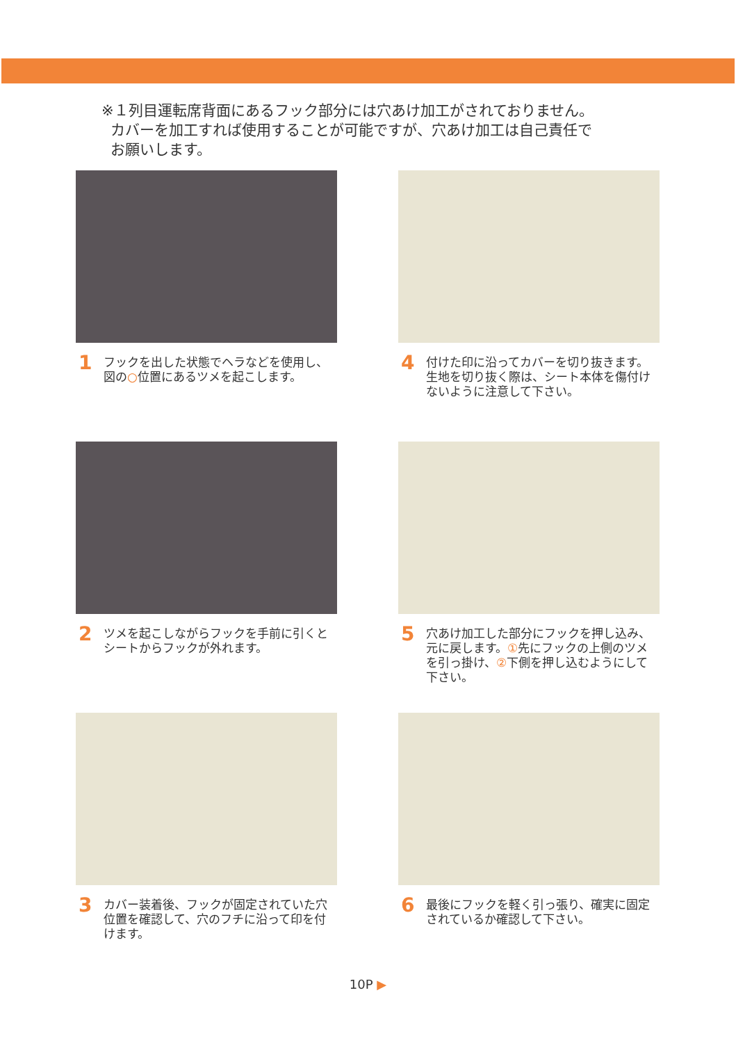※１列目運転席背面にあるフック部分には穴あけ加工がされておりません。
カバーを加工すれば使用することが可能ですが、穴あけ加工は自己責任で
お願いします。
1 フックを出した状態でヘラなどを使用し、
図の○位置にあるツメを起こします。
4 付けた印に沿ってカバーを切り抜きます。
生地を切り抜く際は、シート本体を傷付け
ないように注意して下さい。
2 ツメを起こしながらフックを手前に引くと
シートからフックが外れます。
5 穴あけ加工した部分にフックを押し込み、
元に戻します。①先にフックの上側のツメ
を引っ掛け、②下側を押し込むようにして
下さい。
3 カバー装着後、フックが固定されていた穴
位置を確認して、穴のフチに沿って印を付
けます。
6 最後にフックを軽く引っ張り、確実に固定
されているか確認して下さい。
10P ▶